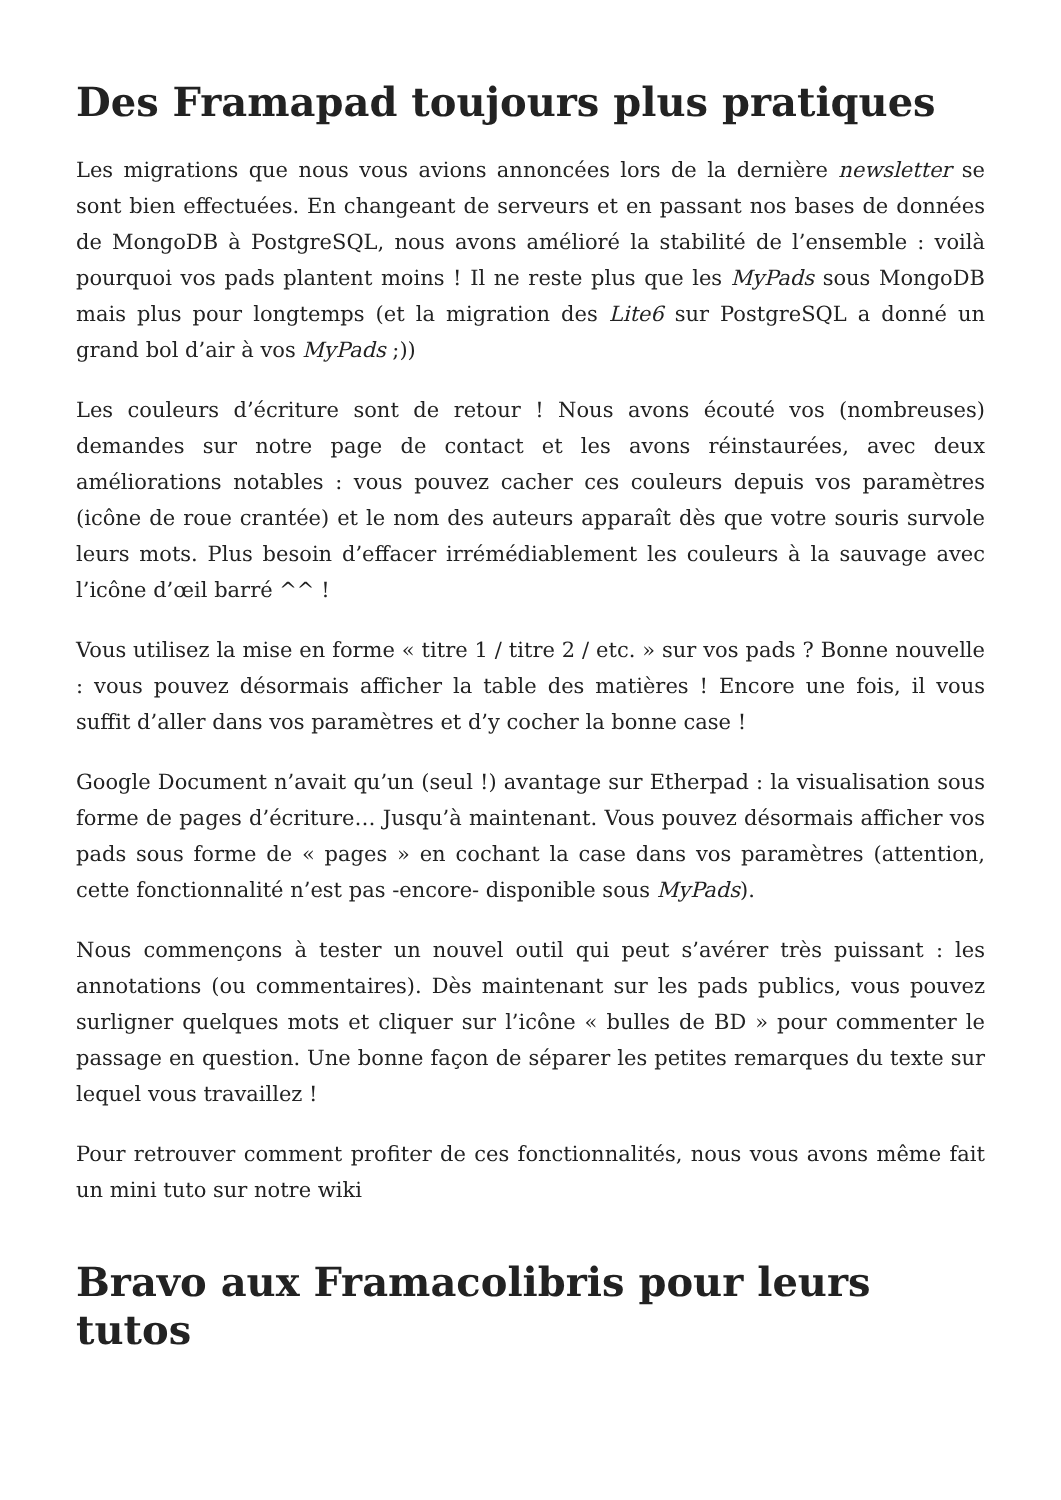Des Framapad toujours plus pratiques
Les migrations que nous vous avions annoncées lors de la dernière newsletter se sont bien effectuées. En changeant de serveurs et en passant nos bases de données de MongoDB à PostgreSQL, nous avons amélioré la stabilité de l’ensemble : voilà pourquoi vos pads plantent moins ! Il ne reste plus que les MyPads sous MongoDB mais plus pour longtemps (et la migration des Lite6 sur PostgreSQL a donné un grand bol d’air à vos MyPads ;))
Les couleurs d’écriture sont de retour ! Nous avons écouté vos (nombreuses) demandes sur notre page de contact et les avons réinstaurées, avec deux améliorations notables : vous pouvez cacher ces couleurs depuis vos paramètres (icône de roue crantée) et le nom des auteurs apparaît dès que votre souris survole leurs mots. Plus besoin d’effacer irrémédiablement les couleurs à la sauvage avec l’icône d’œil barré ^^ !
Vous utilisez la mise en forme « titre 1 / titre 2 / etc. » sur vos pads ? Bonne nouvelle : vous pouvez désormais afficher la table des matières ! Encore une fois, il vous suffit d’aller dans vos paramètres et d’y cocher la bonne case !
Google Document n’avait qu’un (seul !) avantage sur Etherpad : la visualisation sous forme de pages d’écriture… Jusqu’à maintenant. Vous pouvez désormais afficher vos pads sous forme de « pages » en cochant la case dans vos paramètres (attention, cette fonctionnalité n’est pas -encore- disponible sous MyPads).
Nous commençons à tester un nouvel outil qui peut s’avérer très puissant : les annotations (ou commentaires). Dès maintenant sur les pads publics, vous pouvez surligner quelques mots et cliquer sur l’icône « bulles de BD » pour commenter le passage en question. Une bonne façon de séparer les petites remarques du texte sur lequel vous travaillez !
Pour retrouver comment profiter de ces fonctionnalités, nous vous avons même fait un mini tuto sur notre wiki
Bravo aux Framacolibris pour leurs tutos